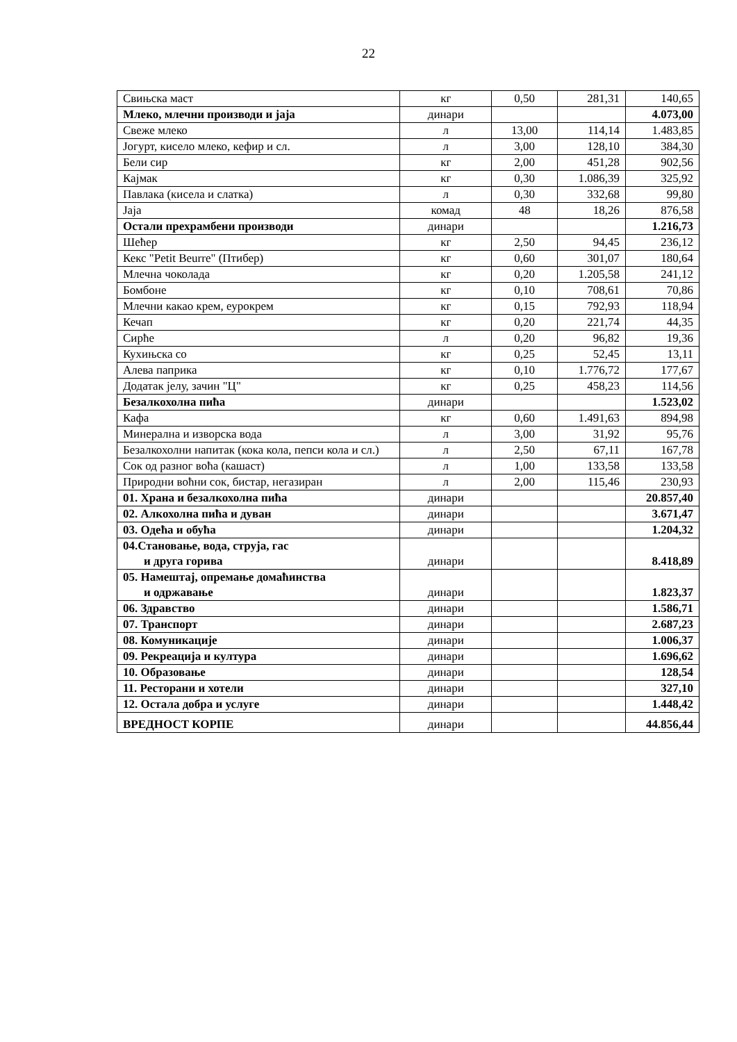22
| Свињска маст | кг | 0,50 | 281,31 | 140,65 |
| Млеко, млечни производи и јаја | динари | | | 4.073,00 |
| Свеже млеко | л | 13,00 | 114,14 | 1.483,85 |
| Јогурт, кисело млеко, кефир и сл. | л | 3,00 | 128,10 | 384,30 |
| Бели сир | кг | 2,00 | 451,28 | 902,56 |
| Кајмак | кг | 0,30 | 1.086,39 | 325,92 |
| Павлака (кисела и слатка) | л | 0,30 | 332,68 | 99,80 |
| Јаја | комад | 48 | 18,26 | 876,58 |
| Остали прехрамбени производи | динари | | | 1.216,73 |
| Шећер | кг | 2,50 | 94,45 | 236,12 |
| Кекс "Petit Beurre" (Птибер) | кг | 0,60 | 301,07 | 180,64 |
| Млечна чоколада | кг | 0,20 | 1.205,58 | 241,12 |
| Бомбоне | кг | 0,10 | 708,61 | 70,86 |
| Млечни какао крем, еурокрем | кг | 0,15 | 792,93 | 118,94 |
| Кечап | кг | 0,20 | 221,74 | 44,35 |
| Сирће | л | 0,20 | 96,82 | 19,36 |
| Кухињска со | кг | 0,25 | 52,45 | 13,11 |
| Алева паприка | кг | 0,10 | 1.776,72 | 177,67 |
| Додатак јелу, зачин "Ц" | кг | 0,25 | 458,23 | 114,56 |
| Безалкохолна пића | динари | | | 1.523,02 |
| Кафа | кг | 0,60 | 1.491,63 | 894,98 |
| Минерална и изворска вода | л | 3,00 | 31,92 | 95,76 |
| Безалкохолни напитак (кока кола, пепси кола и сл.) | л | 2,50 | 67,11 | 167,78 |
| Сок од разног воћа (кашаст) | л | 1,00 | 133,58 | 133,58 |
| Природни воћни сок, бистар, негазиран | л | 2,00 | 115,46 | 230,93 |
| 01. Храна и безалкохолна пића | динари | | | 20.857,40 |
| 02. Алкохолна пића и дуван | динари | | | 3.671,47 |
| 03. Одећа и обућа | динари | | | 1.204,32 |
| 04.Становање, вода, струја, гас и друга горива | динари | | | 8.418,89 |
| 05. Намештај, опремање домаћинства и одржавање | динари | | | 1.823,37 |
| 06. Здравство | динари | | | 1.586,71 |
| 07. Транспорт | динари | | | 2.687,23 |
| 08. Комуникације | динари | | | 1.006,37 |
| 09. Рекреација и култура | динари | | | 1.696,62 |
| 10. Образовање | динари | | | 128,54 |
| 11. Ресторани и хотели | динари | | | 327,10 |
| 12. Остала добра и услуге | динари | | | 1.448,42 |
| ВРЕДНОСТ КОРПЕ | динари | | | 44.856,44 |